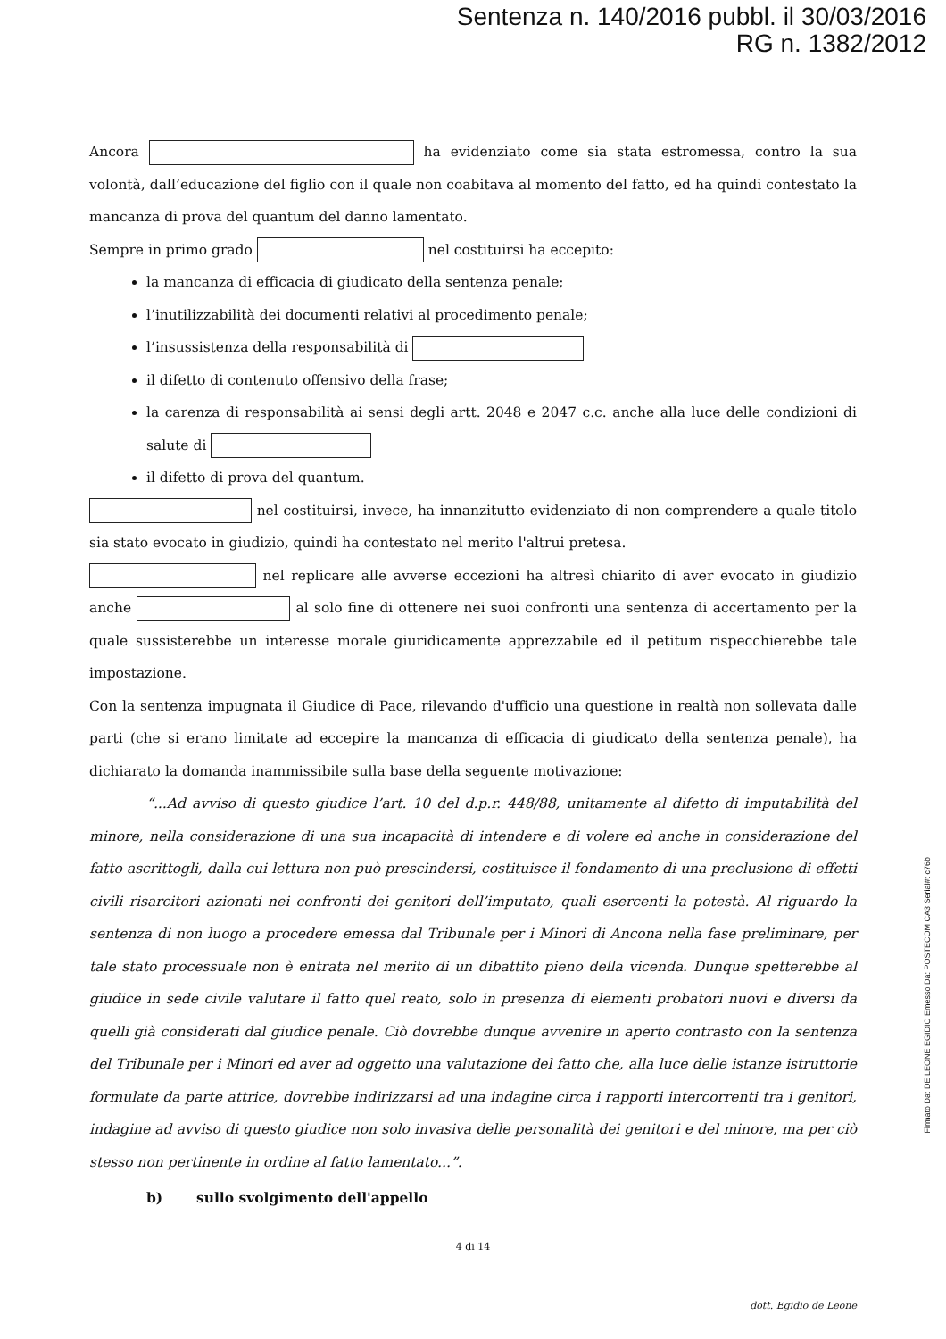Sentenza n. 140/2016 pubbl. il 30/03/2016
RG n. 1382/2012
Ancora ha evidenziato come sia stata estromessa, contro la sua volontà, dall’educazione del figlio con il quale non coabitava al momento del fatto, ed ha quindi contestato la mancanza di prova del quantum del danno lamentato.
Sempre in primo grado nel costituirsi ha eccepito:
la mancanza di efficacia di giudicato della sentenza penale;
l’inutilizzabilità dei documenti relativi al procedimento penale;
l’insussistenza della responsabilità di
il difetto di contenuto offensivo della frase;
la carenza di responsabilità ai sensi degli artt. 2048 e 2047 c.c. anche alla luce delle condizioni di salute di
il difetto di prova del quantum.
nel costituirsi, invece, ha innanzitutto evidenziato di non comprendere a quale titolo sia stato evocato in giudizio, quindi ha contestato nel merito l'altrui pretesa.
nel replicare alle avverse eccezioni ha altresì chiarito di aver evocato in giudizio anche al solo fine di ottenere nei suoi confronti una sentenza di accertamento per la quale sussisterebbe un interesse morale giuridicamente apprezzabile ed il petitum rispecchierebbe tale impostazione.
Con la sentenza impugnata il Giudice di Pace, rilevando d'ufficio una questione in realtà non sollevata dalle parti (che si erano limitate ad eccepire la mancanza di efficacia di giudicato della sentenza penale), ha dichiarato la domanda inammissibile sulla base della seguente motivazione:
“...Ad avviso di questo giudice l’art. 10 del d.p.r. 448/88, unitamente al difetto di imputabilità del minore, nella considerazione di una sua incapacità di intendere e di volere ed anche in considerazione del fatto ascrittogli, dalla cui lettura non può prescindersi, costituisce il fondamento di una preclusione di effetti civili risarcitori azionati nei confronti dei genitori dell’imputato, quali esercenti la potestà. Al riguardo la sentenza di non luogo a procedere emessa dal Tribunale per i Minori di Ancona nella fase preliminare, per tale stato processuale non è entrata nel merito di un dibattito pieno della vicenda. Dunque spetterebbe al giudice in sede civile valutare il fatto quel reato, solo in presenza di elementi probatori nuovi e diversi da quelli già considerati dal giudice penale. Ciò dovrebbe dunque avvenire in aperto contrasto con la sentenza del Tribunale per i Minori ed aver ad oggetto una valutazione del fatto che, alla luce delle istanze istruttorie formulate da parte attrice, dovrebbe indirizzarsi ad una indagine circa i rapporti intercorrenti tra i genitori, indagine ad avviso di questo giudice non solo invasiva delle personalità dei genitori e del minore, ma per ciò stesso non pertinente in ordine al fatto lamentato...”.
b) sullo svolgimento dell'appello
4 di 14
dott. Egidio de Leone
Firmato Da: DE LEONE EGIDIO Emesso Da: POSTECOM CA3 Serial#: c76b